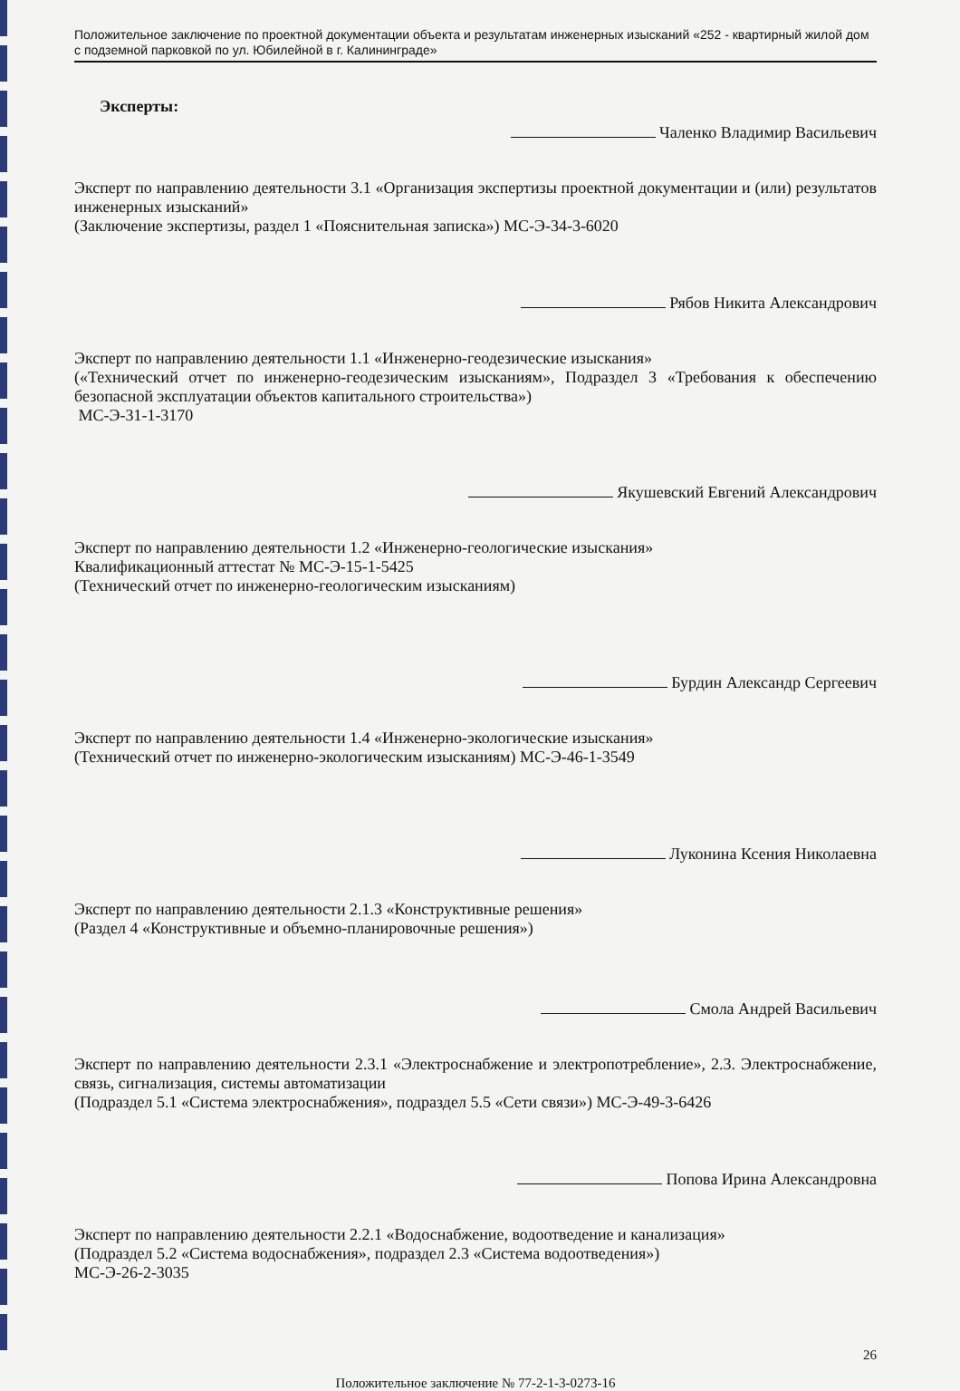Положительное заключение по проектной документации объекта и результатам инженерных изысканий «252 - квартирный жилой дом с подземной парковкой по ул. Юбилейной в г. Калининграде»
Эксперты:
Чаленко Владимир Васильевич
Эксперт по направлению деятельности 3.1 «Организация экспертизы проектной документации и (или) результатов инженерных изысканий»
(Заключение экспертизы, раздел 1 «Пояснительная записка») МС-Э-34-3-6020
Рябов Никита Александрович
Эксперт по направлению деятельности 1.1 «Инженерно-геодезические изыскания»
(«Технический отчет по инженерно-геодезическим изысканиям», Подраздел 3 «Требования к обеспечению безопасной эксплуатации объектов капитального строительства»)
МС-Э-31-1-3170
Якушевский Евгений Александрович
Эксперт по направлению деятельности 1.2 «Инженерно-геологические изыскания»
Квалификационный аттестат № МС-Э-15-1-5425
(Технический отчет по инженерно-геологическим изысканиям)
Бурдин Александр Сергеевич
Эксперт по направлению деятельности 1.4 «Инженерно-экологические изыскания»
(Технический отчет по инженерно-экологическим изысканиям) МС-Э-46-1-3549
Луконина Ксения Николаевна
Эксперт по направлению деятельности 2.1.3 «Конструктивные решения»
(Раздел 4 «Конструктивные и объемно-планировочные решения»)
Смола Андрей Васильевич
Эксперт по направлению деятельности 2.3.1 «Электроснабжение и электропотребление», 2.3. Электроснабжение, связь, сигнализация, системы автоматизации
(Подраздел 5.1 «Система электроснабжения», подраздел 5.5 «Сети связи») МС-Э-49-3-6426
Попова Ирина Александровна
Эксперт по направлению деятельности 2.2.1 «Водоснабжение, водоотведение и канализация»
(Подраздел 5.2 «Система водоснабжения», подраздел 2.3 «Система водоотведения»)
МС-Э-26-2-3035
26
Положительное заключение № 77-2-1-3-0273-16